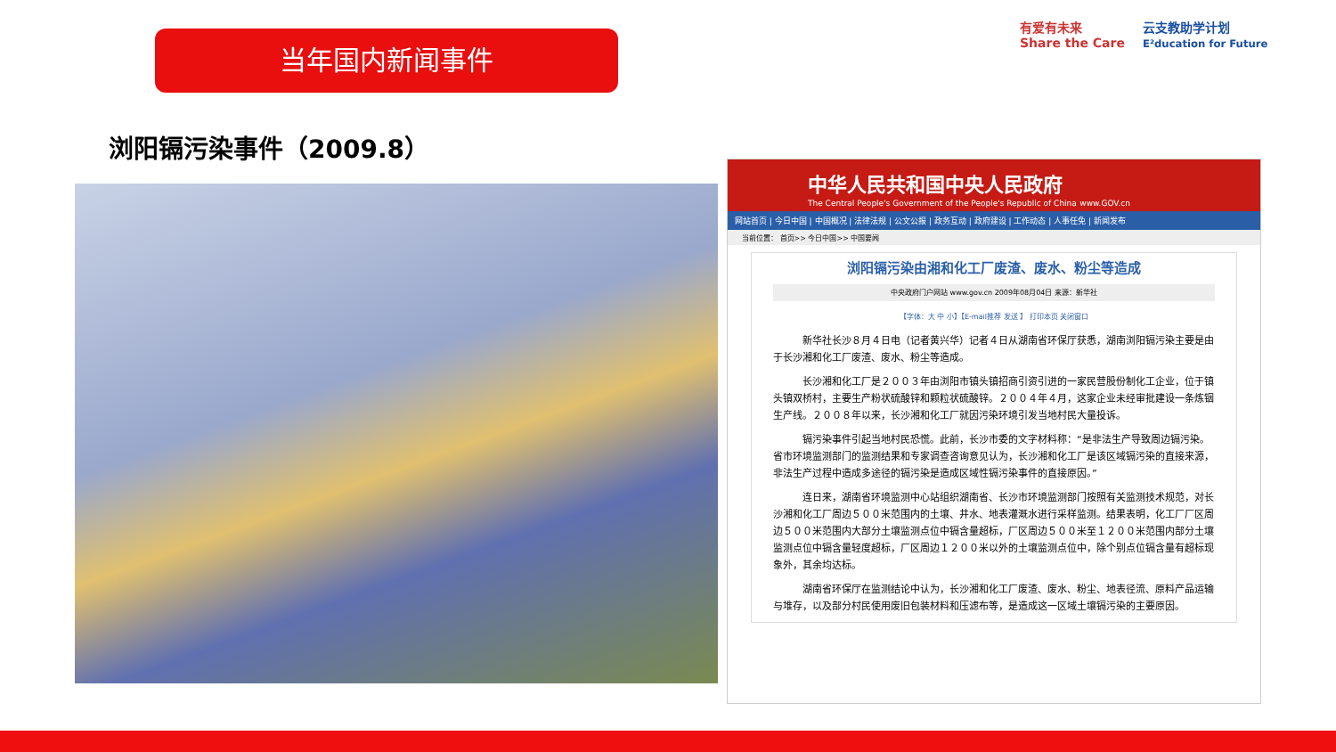当年国内新闻事件
有爱有未来
Share the Care
云支教助学计划
E²ducation for Future
浏阳镉污染事件（2009.8）
中华人民共和国中央人民政府
The Central People's Government of the People's Republic of China www.GOV.cn
网站首页 | 今日中国 | 中国概况 | 法律法规 | 公文公报 | 政务互动 | 政府建设 | 工作动态 | 人事任免 | 新闻发布
当前位置： 首页>> 今日中国>> 中国要闻
浏阳镉污染由湘和化工厂废渣、废水、粉尘等造成
中央政府门户网站 www.gov.cn 2009年08月04日 来源：新华社
【字体：大 中 小】【E-mail推荐 发送 】 打印本页 关闭窗口
新华社长沙８月４日电（记者黄兴华）记者４日从湖南省环保厅获悉，湖南浏阳镉污染主要是由于长沙湘和化工厂废渣、废水、粉尘等造成。
长沙湘和化工厂是２００３年由浏阳市镇头镇招商引资引进的一家民营股份制化工企业，位于镇头镇双桥村，主要生产粉状硫酸锌和颗粒状硫酸锌。２００４年４月，这家企业未经审批建设一条炼铟生产线。２００８年以来，长沙湘和化工厂就因污染环境引发当地村民大量投诉。
镉污染事件引起当地村民恐慌。此前，长沙市委的文字材料称：“是非法生产导致周边镉污染。省市环境监测部门的监测结果和专家调查咨询意见认为，长沙湘和化工厂是该区域镉污染的直接来源，非法生产过程中造成多途径的镉污染是造成区域性镉污染事件的直接原因。”
连日来，湖南省环境监测中心站组织湖南省、长沙市环境监测部门按照有关监测技术规范，对长沙湘和化工厂周边５００米范围内的土壤、井水、地表灌溉水进行采样监测。结果表明，化工厂厂区周边５００米范围内大部分土壤监测点位中镉含量超标，厂区周边５００米至１２００米范围内部分土壤监测点位中镉含量轻度超标，厂区周边１２００米以外的土壤监测点位中，除个别点位镉含量有超标现象外，其余均达标。
湖南省环保厅在监测结论中认为，长沙湘和化工厂废渣、废水、粉尘、地表径流、原料产品运输与堆存，以及部分村民使用废旧包装材料和压滤布等，是造成这一区域土壤镉污染的主要原因。